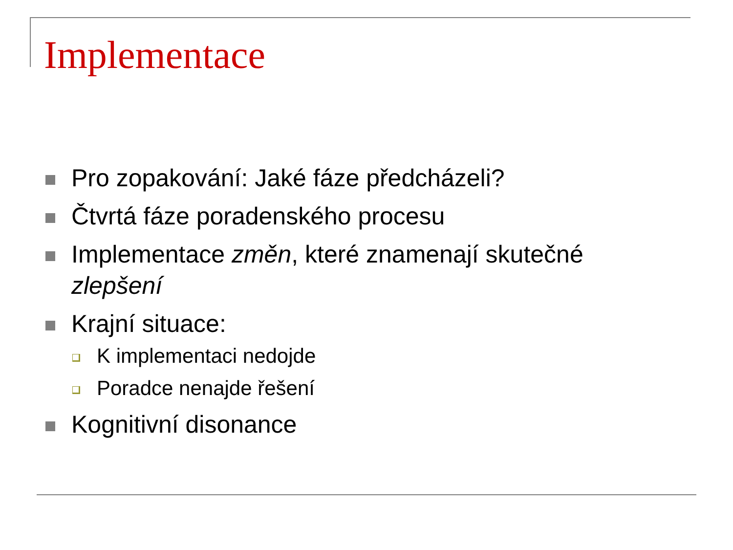Implementace
Pro zopakování: Jaké fáze předcházeli?
Čtvrtá fáze poradenského procesu
Implementace změn, které znamenají skutečné zlepšení
Krajní situace:
K implementaci nedojde
Poradce nenajde řešení
Kognitivní disonance